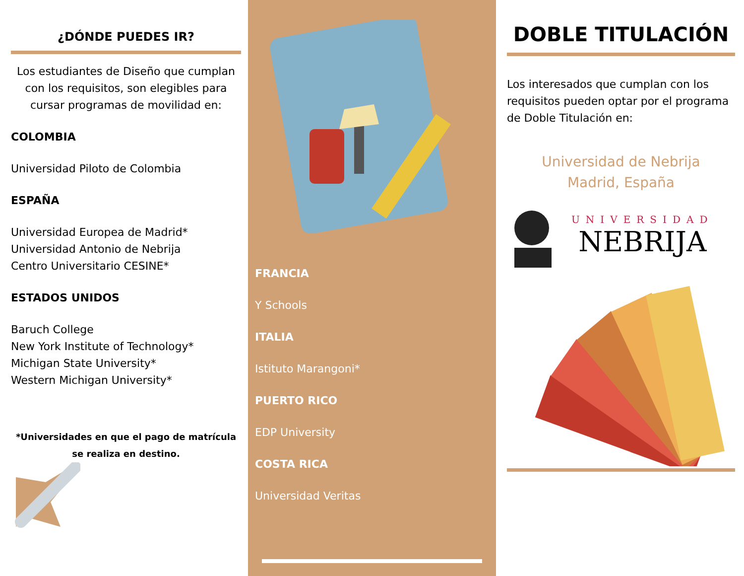¿DÓNDE PUEDES IR?
Los estudiantes de Diseño que cumplan con los requisitos, son elegibles para cursar programas de movilidad en:
COLOMBIA
Universidad Piloto de Colombia
ESPAÑA
Universidad Europea de Madrid*
Universidad Antonio de Nebrija
Centro Universitario CESINE*
ESTADOS UNIDOS
Baruch College
New York Institute of Technology*
Michigan State University*
Western Michigan University*
*Universidades en que el pago de matrícula se realiza en destino.
FRANCIA
Y Schools
ITALIA
Istituto Marangoni*
PUERTO RICO
EDP University
COSTA RICA
Universidad Veritas
DOBLE TITULACIÓN
Los interesados que cumplan con los requisitos pueden optar por el programa de Doble Titulación en:
Universidad de Nebrija
Madrid, España
UNIVERSIDAD
NEBRIJA